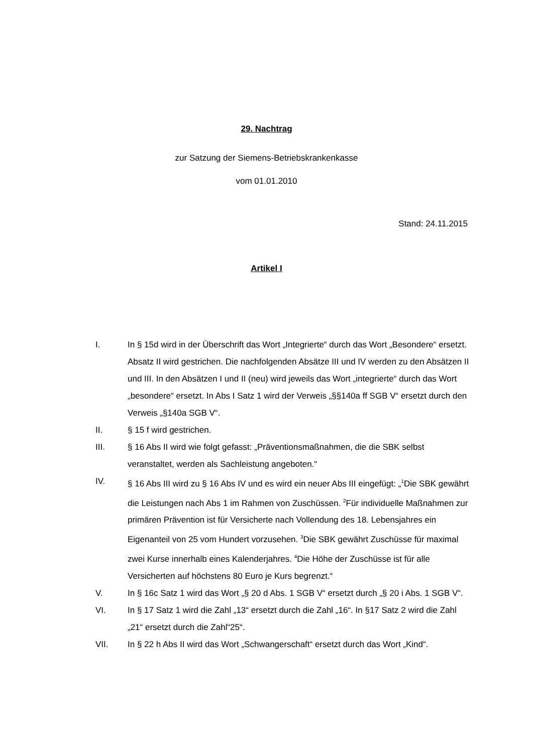29. Nachtrag
zur Satzung der Siemens-Betriebskrankenkasse
vom 01.01.2010
Stand: 24.11.2015
Artikel I
I. In § 15d wird in der Überschrift das Wort „Integrierte“ durch das Wort „Besondere“ ersetzt. Absatz II wird gestrichen. Die nachfolgenden Absätze III und IV werden zu den Absätzen II und III. In den Absätzen I und II (neu) wird jeweils das Wort „integrierte“ durch das Wort „besondere“ ersetzt. In Abs I Satz 1 wird der Verweis „§§140a ff SGB V“ ersetzt durch den Verweis „§140a SGB V“.
II. § 15 f wird gestrichen.
III. § 16 Abs II wird wie folgt gefasst: „Präventionsmaßnahmen, die die SBK selbst veranstaltet, werden als Sachleistung angeboten.“
IV. § 16 Abs III wird zu § 16 Abs IV und es wird ein neuer Abs III eingefügt: „<sup>1</sup>Die SBK gewährt die Leistungen nach Abs 1 im Rahmen von Zuschüssen. <sup>2</sup>Für individuelle Maßnahmen zur primären Prävention ist für Versicherte nach Vollendung des 18. Lebensjahres ein Eigenanteil von 25 vom Hundert vorzusehen. <sup>3</sup>Die SBK gewährt Zuschüsse für maximal zwei Kurse innerhalb eines Kalenderjahres. <sup>4</sup>Die Höhe der Zuschüsse ist für alle Versicherten auf höchstens 80 Euro je Kurs begrenzt.“
V. In § 16c Satz 1 wird das Wort „§ 20 d Abs. 1 SGB V“ ersetzt durch „§ 20 i Abs. 1 SGB V“.
VI. In § 17 Satz 1 wird die Zahl „13“ ersetzt durch die Zahl „16“. In §17 Satz 2 wird die Zahl „21“ ersetzt durch die Zahl“25“.
VII. In § 22 h Abs II wird das Wort „Schwangerschaft“ ersetzt durch das Wort „Kind“.